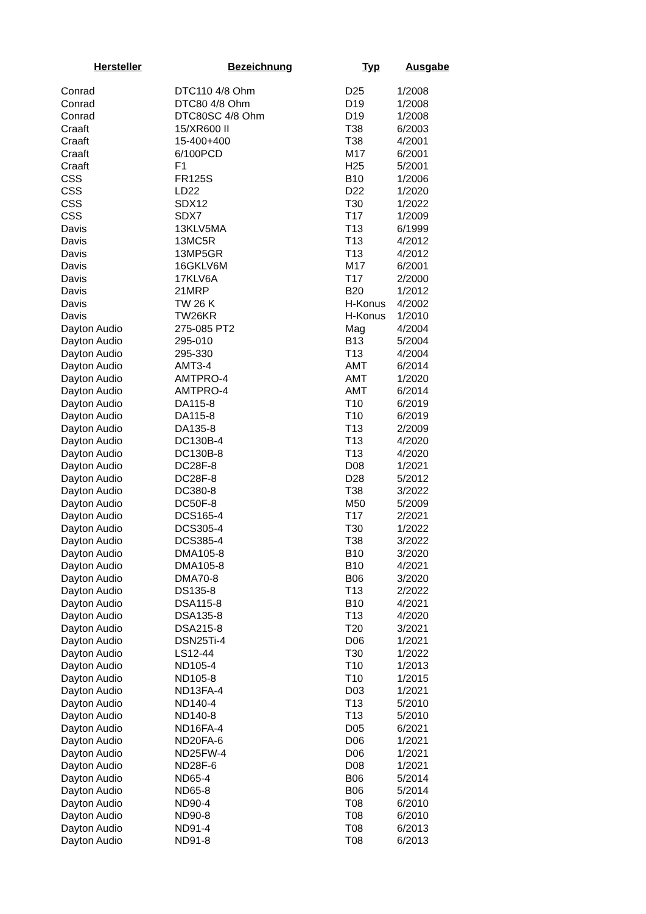| Hersteller | Bezeichnung | Typ | Ausgabe |
| --- | --- | --- | --- |
| Conrad | DTC110 4/8 Ohm | D25 | 1/2008 |
| Conrad | DTC80 4/8 Ohm | D19 | 1/2008 |
| Conrad | DTC80SC 4/8 Ohm | D19 | 1/2008 |
| Craaft | 15/XR600 II | T38 | 6/2003 |
| Craaft | 15-400+400 | T38 | 4/2001 |
| Craaft | 6/100PCD | M17 | 6/2001 |
| Craaft | F1 | H25 | 5/2001 |
| CSS | FR125S | B10 | 1/2006 |
| CSS | LD22 | D22 | 1/2020 |
| CSS | SDX12 | T30 | 1/2022 |
| CSS | SDX7 | T17 | 1/2009 |
| Davis | 13KLV5MA | T13 | 6/1999 |
| Davis | 13MC5R | T13 | 4/2012 |
| Davis | 13MP5GR | T13 | 4/2012 |
| Davis | 16GKLV6M | M17 | 6/2001 |
| Davis | 17KLV6A | T17 | 2/2000 |
| Davis | 21MRP | B20 | 1/2012 |
| Davis | TW 26 K | H-Konus | 4/2002 |
| Davis | TW26KR | H-Konus | 1/2010 |
| Dayton Audio | 275-085 PT2 | Mag | 4/2004 |
| Dayton Audio | 295-010 | B13 | 5/2004 |
| Dayton Audio | 295-330 | T13 | 4/2004 |
| Dayton Audio | AMT3-4 | AMT | 6/2014 |
| Dayton Audio | AMTPRO-4 | AMT | 1/2020 |
| Dayton Audio | AMTPRO-4 | AMT | 6/2014 |
| Dayton Audio | DA115-8 | T10 | 6/2019 |
| Dayton Audio | DA115-8 | T10 | 6/2019 |
| Dayton Audio | DA135-8 | T13 | 2/2009 |
| Dayton Audio | DC130B-4 | T13 | 4/2020 |
| Dayton Audio | DC130B-8 | T13 | 4/2020 |
| Dayton Audio | DC28F-8 | D08 | 1/2021 |
| Dayton Audio | DC28F-8 | D28 | 5/2012 |
| Dayton Audio | DC380-8 | T38 | 3/2022 |
| Dayton Audio | DC50F-8 | M50 | 5/2009 |
| Dayton Audio | DCS165-4 | T17 | 2/2021 |
| Dayton Audio | DCS305-4 | T30 | 1/2022 |
| Dayton Audio | DCS385-4 | T38 | 3/2022 |
| Dayton Audio | DMA105-8 | B10 | 3/2020 |
| Dayton Audio | DMA105-8 | B10 | 4/2021 |
| Dayton Audio | DMA70-8 | B06 | 3/2020 |
| Dayton Audio | DS135-8 | T13 | 2/2022 |
| Dayton Audio | DSA115-8 | B10 | 4/2021 |
| Dayton Audio | DSA135-8 | T13 | 4/2020 |
| Dayton Audio | DSA215-8 | T20 | 3/2021 |
| Dayton Audio | DSN25Ti-4 | D06 | 1/2021 |
| Dayton Audio | LS12-44 | T30 | 1/2022 |
| Dayton Audio | ND105-4 | T10 | 1/2013 |
| Dayton Audio | ND105-8 | T10 | 1/2015 |
| Dayton Audio | ND13FA-4 | D03 | 1/2021 |
| Dayton Audio | ND140-4 | T13 | 5/2010 |
| Dayton Audio | ND140-8 | T13 | 5/2010 |
| Dayton Audio | ND16FA-4 | D05 | 6/2021 |
| Dayton Audio | ND20FA-6 | D06 | 1/2021 |
| Dayton Audio | ND25FW-4 | D06 | 1/2021 |
| Dayton Audio | ND28F-6 | D08 | 1/2021 |
| Dayton Audio | ND65-4 | B06 | 5/2014 |
| Dayton Audio | ND65-8 | B06 | 5/2014 |
| Dayton Audio | ND90-4 | T08 | 6/2010 |
| Dayton Audio | ND90-8 | T08 | 6/2010 |
| Dayton Audio | ND91-4 | T08 | 6/2013 |
| Dayton Audio | ND91-8 | T08 | 6/2013 |